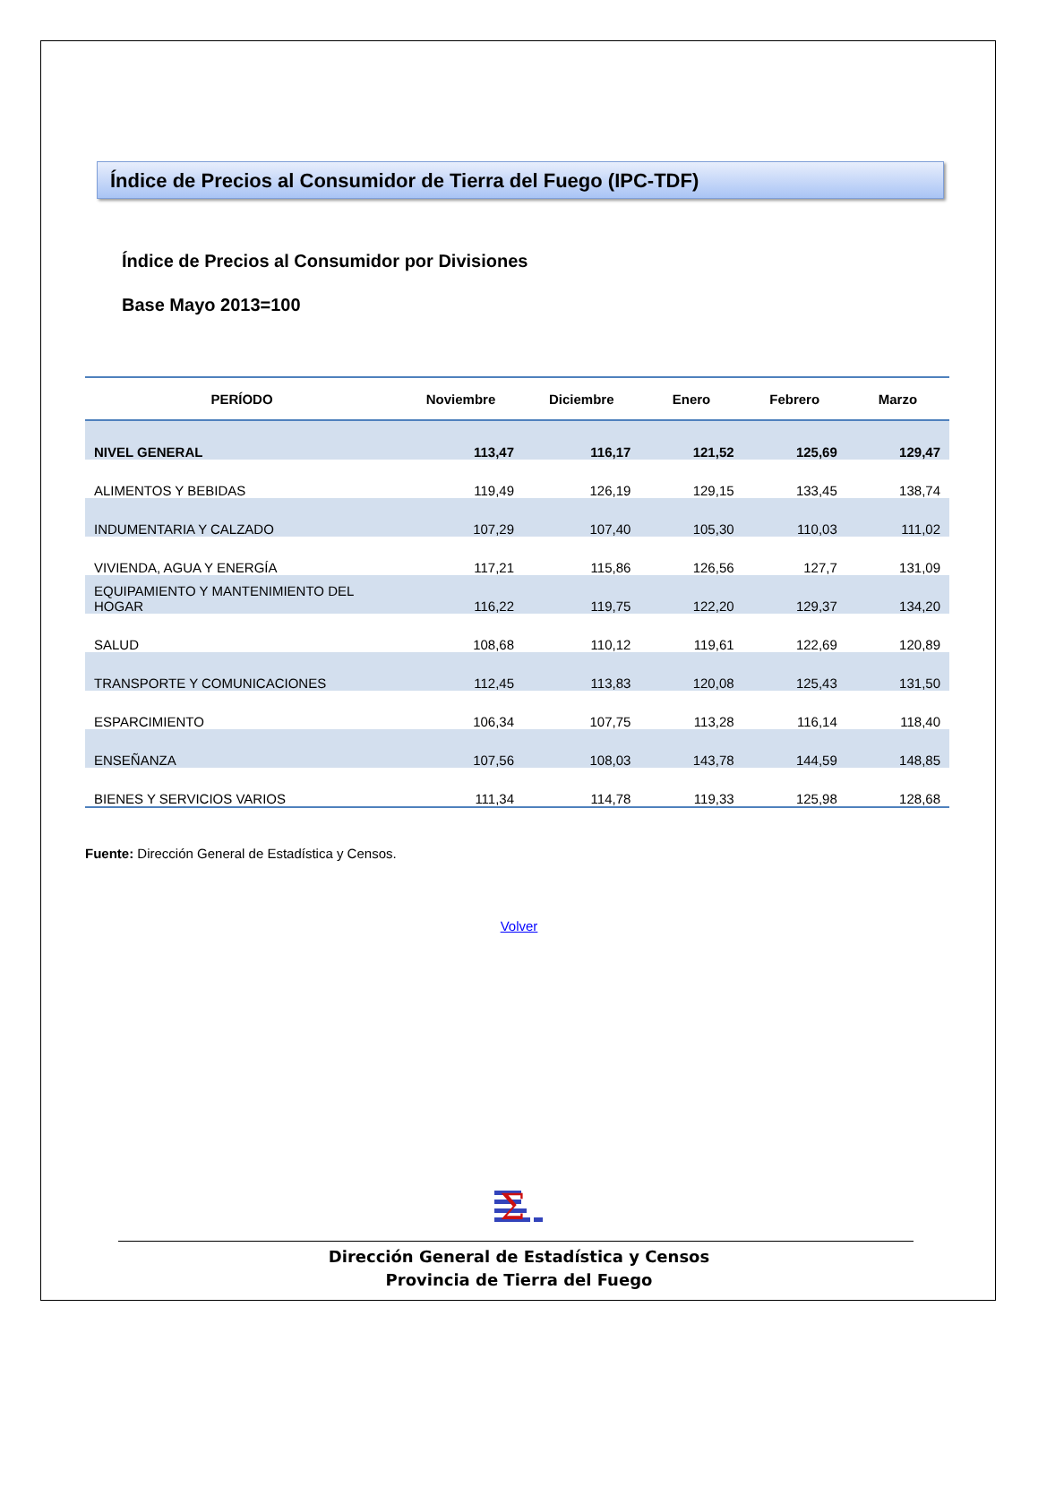Índice de Precios al Consumidor de Tierra del Fuego (IPC-TDF)
Índice de Precios al Consumidor por Divisiones
Base Mayo 2013=100
| PERÍODO | Noviembre | Diciembre | Enero | Febrero | Marzo |
| --- | --- | --- | --- | --- | --- |
| NIVEL GENERAL | 113,47 | 116,17 | 121,52 | 125,69 | 129,47 |
| ALIMENTOS Y BEBIDAS | 119,49 | 126,19 | 129,15 | 133,45 | 138,74 |
| INDUMENTARIA Y CALZADO | 107,29 | 107,40 | 105,30 | 110,03 | 111,02 |
| VIVIENDA, AGUA Y ENERGÍA | 117,21 | 115,86 | 126,56 | 127,7 | 131,09 |
| EQUIPAMIENTO Y MANTENIMIENTO DEL HOGAR | 116,22 | 119,75 | 122,20 | 129,37 | 134,20 |
| SALUD | 108,68 | 110,12 | 119,61 | 122,69 | 120,89 |
| TRANSPORTE Y COMUNICACIONES | 112,45 | 113,83 | 120,08 | 125,43 | 131,50 |
| ESPARCIMIENTO | 106,34 | 107,75 | 113,28 | 116,14 | 118,40 |
| ENSEÑANZA | 107,56 | 108,03 | 143,78 | 144,59 | 148,85 |
| BIENES Y SERVICIOS VARIOS | 111,34 | 114,78 | 119,33 | 125,98 | 128,68 |
Fuente: Dirección General de Estadística y Censos.
Volver
Σ
Dirección General de Estadística y Censos
Provincia de Tierra del Fuego